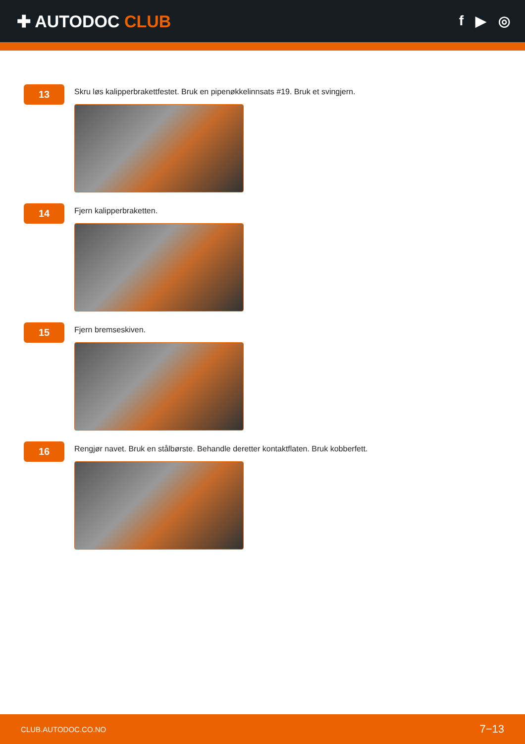✚ AUTODOC CLUB
f ▶ ◎
13
Skru løs kalipperbrakettfestet. Bruk en pipenøkkelinnsats #19. Bruk et svingjern.
14
Fjern kalipperbraketten.
15
Fjern bremseskiven.
16
Rengjør navet. Bruk en stålbørste. Behandle deretter kontaktflaten. Bruk kobberfett.
CLUB.AUTODOC.CO.NO 7−13